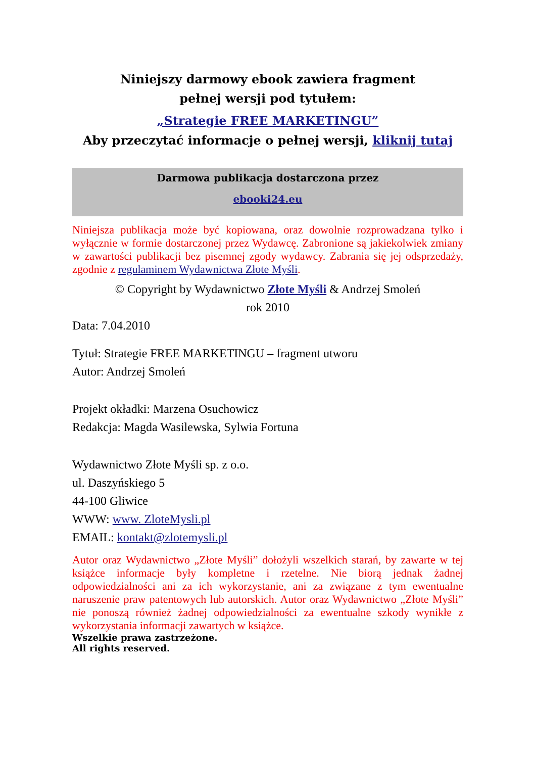Niniejszy darmowy ebook zawiera fragment
pełnej wersji pod tytułem:
„Strategie FREE MARKETINGU”
Aby przeczytać informacje o pełnej wersji, kliknij tutaj
Darmowa publikacja dostarczona przez
ebooki24.eu
Niniejsza publikacja może być kopiowana, oraz dowolnie rozprowadzana tylko i wyłącznie w formie dostarczonej przez Wydawcę. Zabronione są jakiekolwiek zmiany w zawartości publikacji bez pisemnej zgody wydawcy. Zabrania się jej odsprzedaży, zgodnie z regulaminem Wydawnictwa Złote Myśli.
© Copyright by Wydawnictwo Złote Myśli & Andrzej Smoleń
rok 2010
Data: 7.04.2010
Tytuł: Strategie FREE MARKETINGU – fragment utworu
Autor: Andrzej Smoleń
Projekt okładki: Marzena Osuchowicz
Redakcja: Magda Wasilewska, Sylwia Fortuna
Wydawnictwo Złote Myśli sp. z o.o.
ul. Daszyńskiego 5
44-100 Gliwice
WWW: www. ZloteMysli.pl
EMAIL: kontakt@zlotemysli.pl
Autor oraz Wydawnictwo „Złote Myśli” dołożyli wszelkich starań, by zawarte w tej książce informacje były kompletne i rzetelne. Nie biorą jednak żadnej odpowiedzialności ani za ich wykorzystanie, ani za związane z tym ewentualne naruszenie praw patentowych lub autorskich. Autor oraz Wydawnictwo „Złote Myśli” nie ponoszą również żadnej odpowiedzialności za ewentualne szkody wynikłe z wykorzystania informacji zawartych w książce.
Wszelkie prawa zastrzeżone.
All rights reserved.